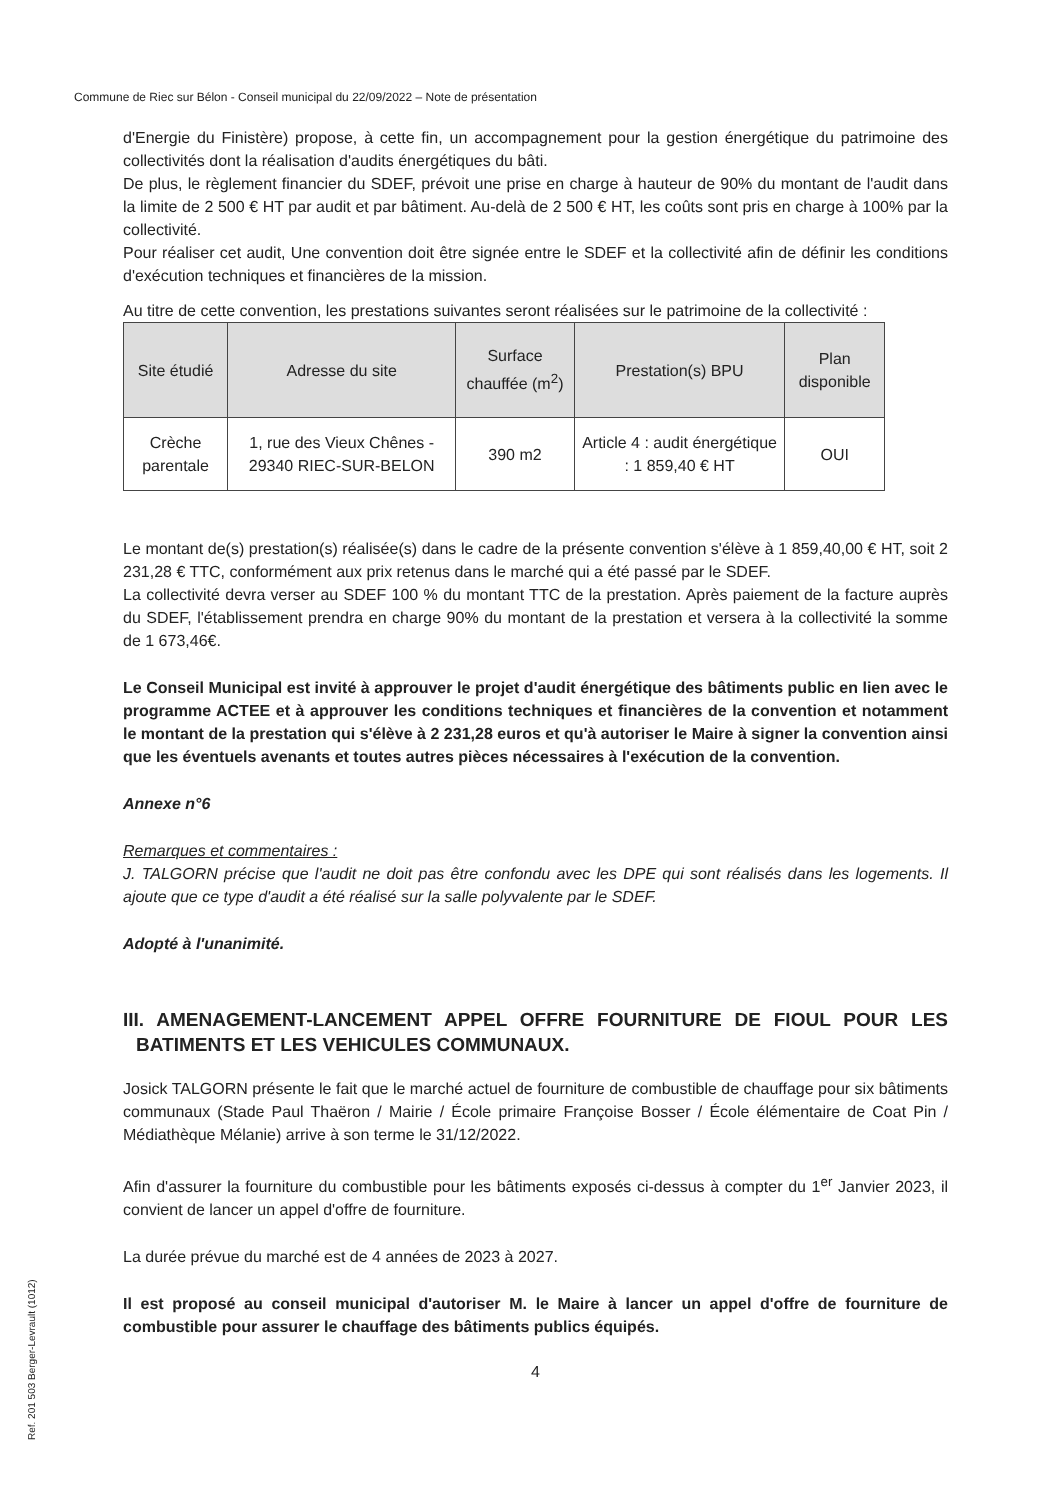Commune de Riec sur Bélon - Conseil municipal du 22/09/2022 – Note de présentation
d'Energie du Finistère) propose, à cette fin, un accompagnement pour la gestion énergétique du patrimoine des collectivités dont la réalisation d'audits énergétiques du bâti.
De plus, le règlement financier du SDEF, prévoit une prise en charge à hauteur de 90% du montant de l'audit dans la limite de 2 500 € HT par audit et par bâtiment. Au-delà de 2 500 € HT, les coûts sont pris en charge à 100% par la collectivité.
Pour réaliser cet audit, Une convention doit être signée entre le SDEF et la collectivité afin de définir les conditions d'exécution techniques et financières de la mission.
Au titre de cette convention, les prestations suivantes seront réalisées sur le patrimoine de la collectivité :
| Site étudié | Adresse du site | Surface chauffée (m<sup>2</sup>) | Prestation(s) BPU | Plan disponible |
| --- | --- | --- | --- | --- |
| Crèche parentale | 1, rue des Vieux Chênes - 29340 RIEC-SUR-BELON | 390 m2 | Article 4 : audit énergétique : 1 859,40 € HT | OUI |
Le montant de(s) prestation(s) réalisée(s) dans le cadre de la présente convention s'élève à 1 859,40,00 € HT, soit 2 231,28 € TTC, conformément aux prix retenus dans le marché qui a été passé par le SDEF.
La collectivité devra verser au SDEF 100 % du montant TTC de la prestation. Après paiement de la facture auprès du SDEF, l'établissement prendra en charge 90% du montant de la prestation et versera à la collectivité la somme de 1 673,46€.
Le Conseil Municipal est invité à approuver le projet d'audit énergétique des bâtiments public en lien avec le programme ACTEE et à approuver les conditions techniques et financières de la convention et notamment le montant de la prestation qui s'élève à 2 231,28 euros et qu'à autoriser le Maire à signer la convention ainsi que les éventuels avenants et toutes autres pièces nécessaires à l'exécution de la convention.
Annexe n°6
Remarques et commentaires :
J. TALGORN précise que l'audit ne doit pas être confondu avec les DPE qui sont réalisés dans les logements. Il ajoute que ce type d'audit a été réalisé sur la salle polyvalente par le SDEF.
Adopté à l'unanimité.
III. AMENAGEMENT-LANCEMENT APPEL OFFRE FOURNITURE DE FIOUL POUR LES BATIMENTS ET LES VEHICULES COMMUNAUX.
Josick TALGORN présente le fait que le marché actuel de fourniture de combustible de chauffage pour six bâtiments communaux (Stade Paul Thaëron / Mairie / École primaire Françoise Bosser / École élémentaire de Coat Pin / Médiathèque Mélanie) arrive à son terme le 31/12/2022.
Afin d'assurer la fourniture du combustible pour les bâtiments exposés ci-dessus à compter du 1<sup>er</sup> Janvier 2023, il convient de lancer un appel d'offre de fourniture.
La durée prévue du marché est de 4 années de 2023 à 2027.
Il est proposé au conseil municipal d'autoriser M. le Maire à lancer un appel d'offre de fourniture de combustible pour assurer le chauffage des bâtiments publics équipés.
4
Ref. 201 503 Berger-Levrault (1012)